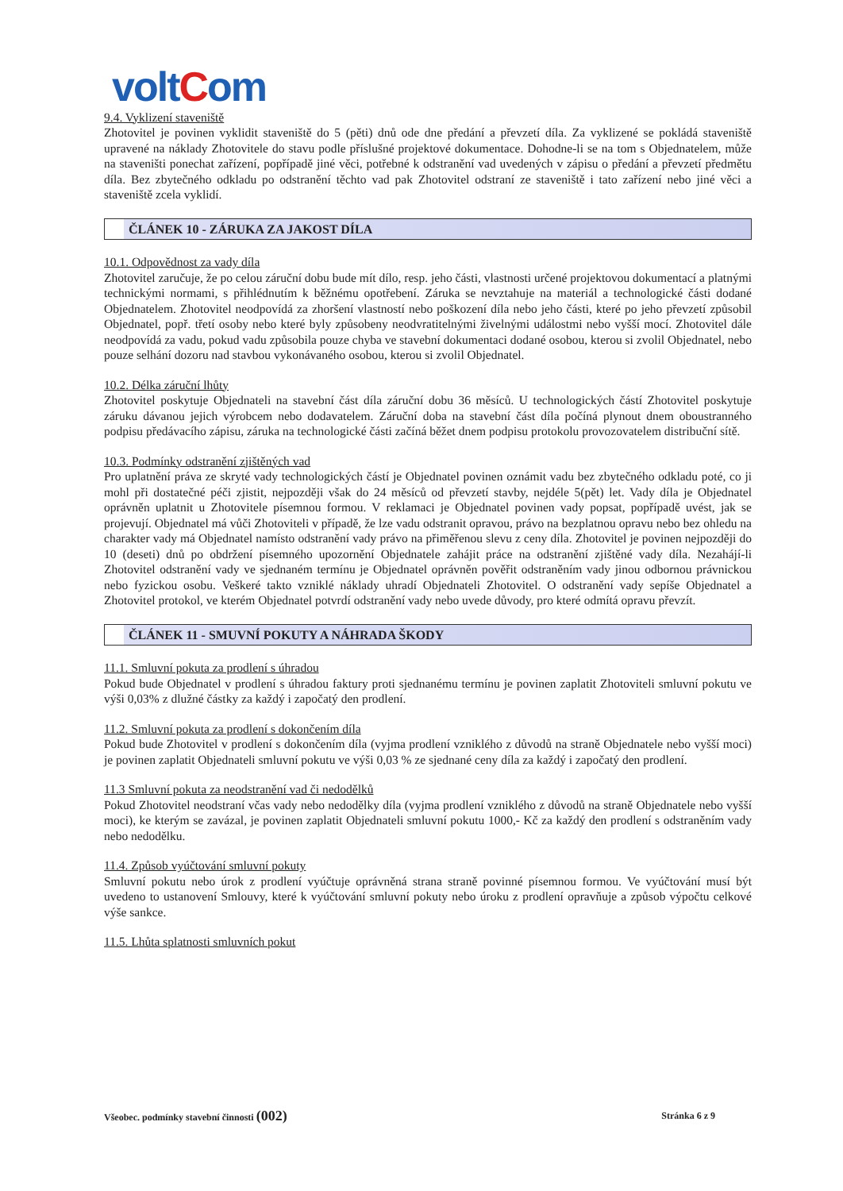voltCom
9.4. Vyklizení staveniště
Zhotovitel je povinen vyklidit staveniště do 5 (pěti) dnů ode dne předání a převzetí díla. Za vyklizené se pokládá staveniště upravené na náklady Zhotovitele do stavu podle příslušné projektové dokumentace. Dohodne-li se na tom s Objednatelem, může na staveništi ponechat zařízení, popřípadě jiné věci, potřebné k odstranění vad uvedených v zápisu o předání a převzetí předmětu díla. Bez zbytečného odkladu po odstranění těchto vad pak Zhotovitel odstraní ze staveniště i tato zařízení nebo jiné věci a staveniště zcela vyklidí.
ČLÁNEK 10 - ZÁRUKA ZA JAKOST DÍLA
10.1. Odpovědnost za vady díla
Zhotovitel zaručuje, že po celou záruční dobu bude mít dílo, resp. jeho části, vlastnosti určené projektovou dokumentací a platnými technickými normami, s přihlédnutím k běžnému opotřebení. Záruka se nevztahuje na materiál a technologické části dodané Objednatelem. Zhotovitel neodpovídá za zhoršení vlastností nebo poškození díla nebo jeho části, které po jeho převzetí způsobil Objednatel, popř. třetí osoby nebo které byly způsobeny neodvratitelnými živelnými událostmi nebo vyšší mocí. Zhotovitel dále neodpovídá za vadu, pokud vadu způsobila pouze chyba ve stavební dokumentaci dodané osobou, kterou si zvolil Objednatel, nebo pouze selhání dozoru nad stavbou vykonávaného osobou, kterou si zvolil Objednatel.
10.2. Délka záruční lhůty
Zhotovitel poskytuje Objednateli na stavební část díla záruční dobu 36 měsíců. U technologických částí Zhotovitel poskytuje záruku dávanou jejich výrobcem nebo dodavatelem. Záruční doba na stavební část díla počíná plynout dnem oboustranného podpisu předávacího zápisu, záruka na technologické části začíná běžet dnem podpisu protokolu provozovatelem distribuční sítě.
10.3. Podmínky odstranění zjištěných vad
Pro uplatnění práva ze skryté vady technologických částí je Objednatel povinen oznámit vadu bez zbytečného odkladu poté, co ji mohl při dostatečné péči zjistit, nejpozději však do 24 měsíců od převzetí stavby, nejdéle 5(pět) let. Vady díla je Objednatel oprávněn uplatnit u Zhotovitele písemnou formou. V reklamaci je Objednatel povinen vady popsat, popřípadě uvést, jak se projevují. Objednatel má vůči Zhotoviteli v případě, že lze vadu odstranit opravou, právo na bezplatnou opravu nebo bez ohledu na charakter vady má Objednatel namísto odstranění vady právo na přiměřenou slevu z ceny díla. Zhotovitel je povinen nejpozději do 10 (deseti) dnů po obdržení písemného upozornění Objednatele zahájit práce na odstranění zjištěné vady díla. Nezahájí-li Zhotovitel odstranění vady ve sjednaném termínu je Objednatel oprávněn pověřit odstraněním vady jinou odbornou právnickou nebo fyzickou osobu. Veškeré takto vzniklé náklady uhradí Objednateli Zhotovitel. O odstranění vady sepíše Objednatel a Zhotovitel protokol, ve kterém Objednatel potvrdí odstranění vady nebo uvede důvody, pro které odmítá opravu převzít.
ČLÁNEK 11 - SMUVNÍ POKUTY A NÁHRADA ŠKODY
11.1. Smluvní pokuta za prodlení s úhradou
Pokud bude Objednatel v prodlení s úhradou faktury proti sjednanému termínu je povinen zaplatit Zhotoviteli smluvní pokutu ve výši 0,03% z dlužné částky za každý i započatý den prodlení.
11.2. Smluvní pokuta za prodlení s dokončením díla
Pokud bude Zhotovitel v prodlení s dokončením díla (vyjma prodlení vzniklého z důvodů na straně Objednatele nebo vyšší moci) je povinen zaplatit Objednateli smluvní pokutu ve výši 0,03 % ze sjednané ceny díla za každý i započatý den prodlení.
11.3 Smluvní pokuta za neodstranění vad či nedodělků
Pokud Zhotovitel neodstraní včas vady nebo nedodělky díla (vyjma prodlení vzniklého z důvodů na straně Objednatele nebo vyšší moci), ke kterým se zavázal, je povinen zaplatit Objednateli smluvní pokutu 1000,- Kč za každý den prodlení s odstraněním vady nebo nedodělku.
11.4. Způsob vyúčtování smluvní pokuty
Smluvní pokutu nebo úrok z prodlení vyúčtuje oprávněná strana straně povinné písemnou formou. Ve vyúčtování musí být uvedeno to ustanovení Smlouvy, které k vyúčtování smluvní pokuty nebo úroku z prodlení opravňuje a způsob výpočtu celkové výše sankce.
11.5. Lhůta splatnosti smluvních pokut
Všeobec. podmínky stavební činnosti (002) Stránka 6 z 9